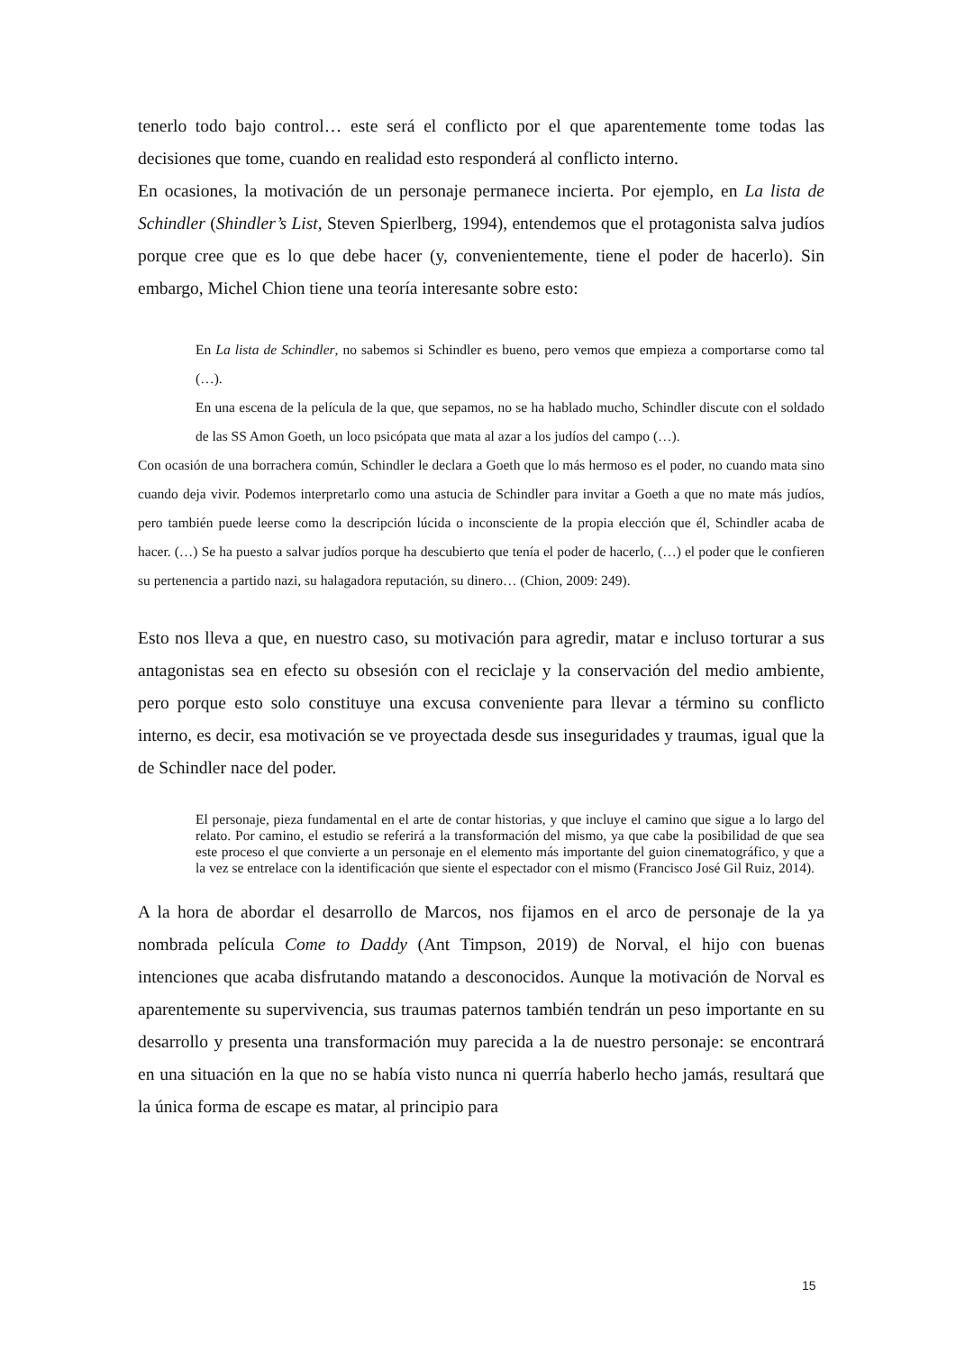tenerlo todo bajo control… este será el conflicto por el que aparentemente tome todas las decisiones que tome, cuando en realidad esto responderá al conflicto interno.
En ocasiones, la motivación de un personaje permanece incierta. Por ejemplo, en La lista de Schindler (Shindler’s List, Steven Spierlberg, 1994), entendemos que el protagonista salva judíos porque cree que es lo que debe hacer (y, convenientemente, tiene el poder de hacerlo). Sin embargo, Michel Chion tiene una teoría interesante sobre esto:
En La lista de Schindler, no sabemos si Schindler es bueno, pero vemos que empieza a comportarse como tal (…).
En una escena de la película de la que, que sepamos, no se ha hablado mucho, Schindler discute con el soldado de las SS Amon Goeth, un loco psicópata que mata al azar a los judíos del campo (…).
Con ocasión de una borrachera común, Schindler le declara a Goeth que lo más hermoso es el poder, no cuando mata sino cuando deja vivir. Podemos interpretarlo como una astucia de Schindler para invitar a Goeth a que no mate más judíos, pero también puede leerse como la descripción lúcida o inconsciente de la propia elección que él, Schindler acaba de hacer. (…) Se ha puesto a salvar judíos porque ha descubierto que tenía el poder de hacerlo, (…) el poder que le confieren su pertenencia a partido nazi, su halagadora reputación, su dinero… (Chion, 2009: 249).
Esto nos lleva a que, en nuestro caso, su motivación para agredir, matar e incluso torturar a sus antagonistas sea en efecto su obsesión con el reciclaje y la conservación del medio ambiente, pero porque esto solo constituye una excusa conveniente para llevar a término su conflicto interno, es decir, esa motivación se ve proyectada desde sus inseguridades y traumas, igual que la de Schindler nace del poder.
El personaje, pieza fundamental en el arte de contar historias, y que incluye el camino que sigue a lo largo del relato. Por camino, el estudio se referirá a la transformación del mismo, ya que cabe la posibilidad de que sea este proceso el que convierte a un personaje en el elemento más importante del guion cinematográfico, y que a la vez se entrelace con la identificación que siente el espectador con el mismo (Francisco José Gil Ruiz, 2014).
A la hora de abordar el desarrollo de Marcos, nos fijamos en el arco de personaje de la ya nombrada película Come to Daddy (Ant Timpson, 2019) de Norval, el hijo con buenas intenciones que acaba disfrutando matando a desconocidos. Aunque la motivación de Norval es aparentemente su supervivencia, sus traumas paternos también tendrán un peso importante en su desarrollo y presenta una transformación muy parecida a la de nuestro personaje: se encontrará en una situación en la que no se había visto nunca ni querría haberlo hecho jamás, resultará que la única forma de escape es matar, al principio para
15